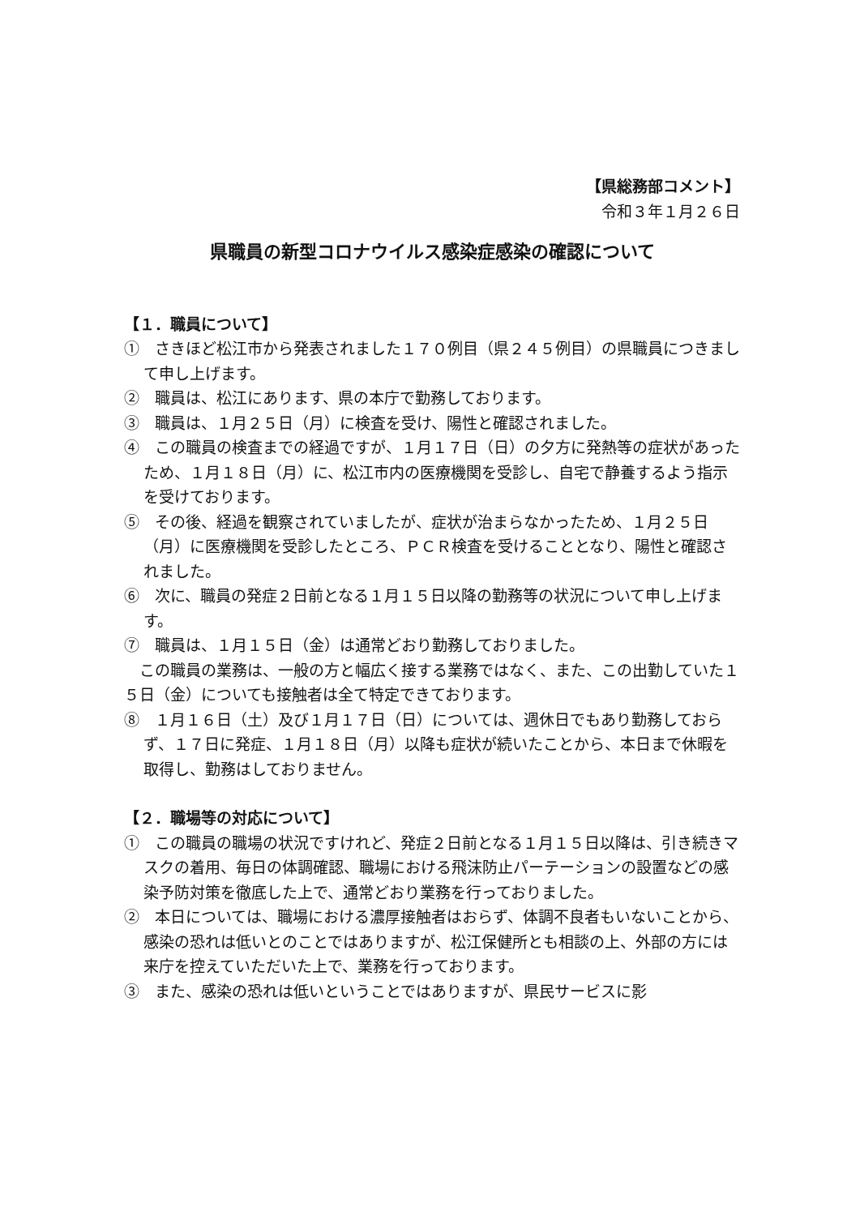【県総務部コメント】
令和３年１月２６日
県職員の新型コロナウイルス感染症感染の確認について
【１．職員について】
①　さきほど松江市から発表されました１７０例目（県２４５例目）の県職員につきまして申し上げます。
②　職員は、松江にあります、県の本庁で勤務しております。
③　職員は、１月２５日（月）に検査を受け、陽性と確認されました。
④　この職員の検査までの経過ですが、１月１７日（日）の夕方に発熱等の症状があったため、１月１８日（月）に、松江市内の医療機関を受診し、自宅で静養するよう指示を受けております。
⑤　その後、経過を観察されていましたが、症状が治まらなかったため、１月２５日（月）に医療機関を受診したところ、ＰＣＲ検査を受けることとなり、陽性と確認されました。
⑥　次に、職員の発症２日前となる１月１５日以降の勤務等の状況について申し上げます。
⑦　職員は、１月１５日（金）は通常どおり勤務しておりました。
　この職員の業務は、一般の方と幅広く接する業務ではなく、また、この出勤していた１５日（金）についても接触者は全て特定できております。
⑧　１月１６日（土）及び１月１７日（日）については、週休日でもあり勤務しておらず、１７日に発症、１月１８日（月）以降も症状が続いたことから、本日まで休暇を取得し、勤務はしておりません。
【２．職場等の対応について】
①　この職員の職場の状況ですけれど、発症２日前となる１月１５日以降は、引き続きマスクの着用、毎日の体調確認、職場における飛沫防止パーテーションの設置などの感染予防対策を徹底した上で、通常どおり業務を行っておりました。
②　本日については、職場における濃厚接触者はおらず、体調不良者もいないことから、感染の恐れは低いとのことではありますが、松江保健所とも相談の上、外部の方には来庁を控えていただいた上で、業務を行っております。
③　また、感染の恐れは低いということではありますが、県民サービスに影